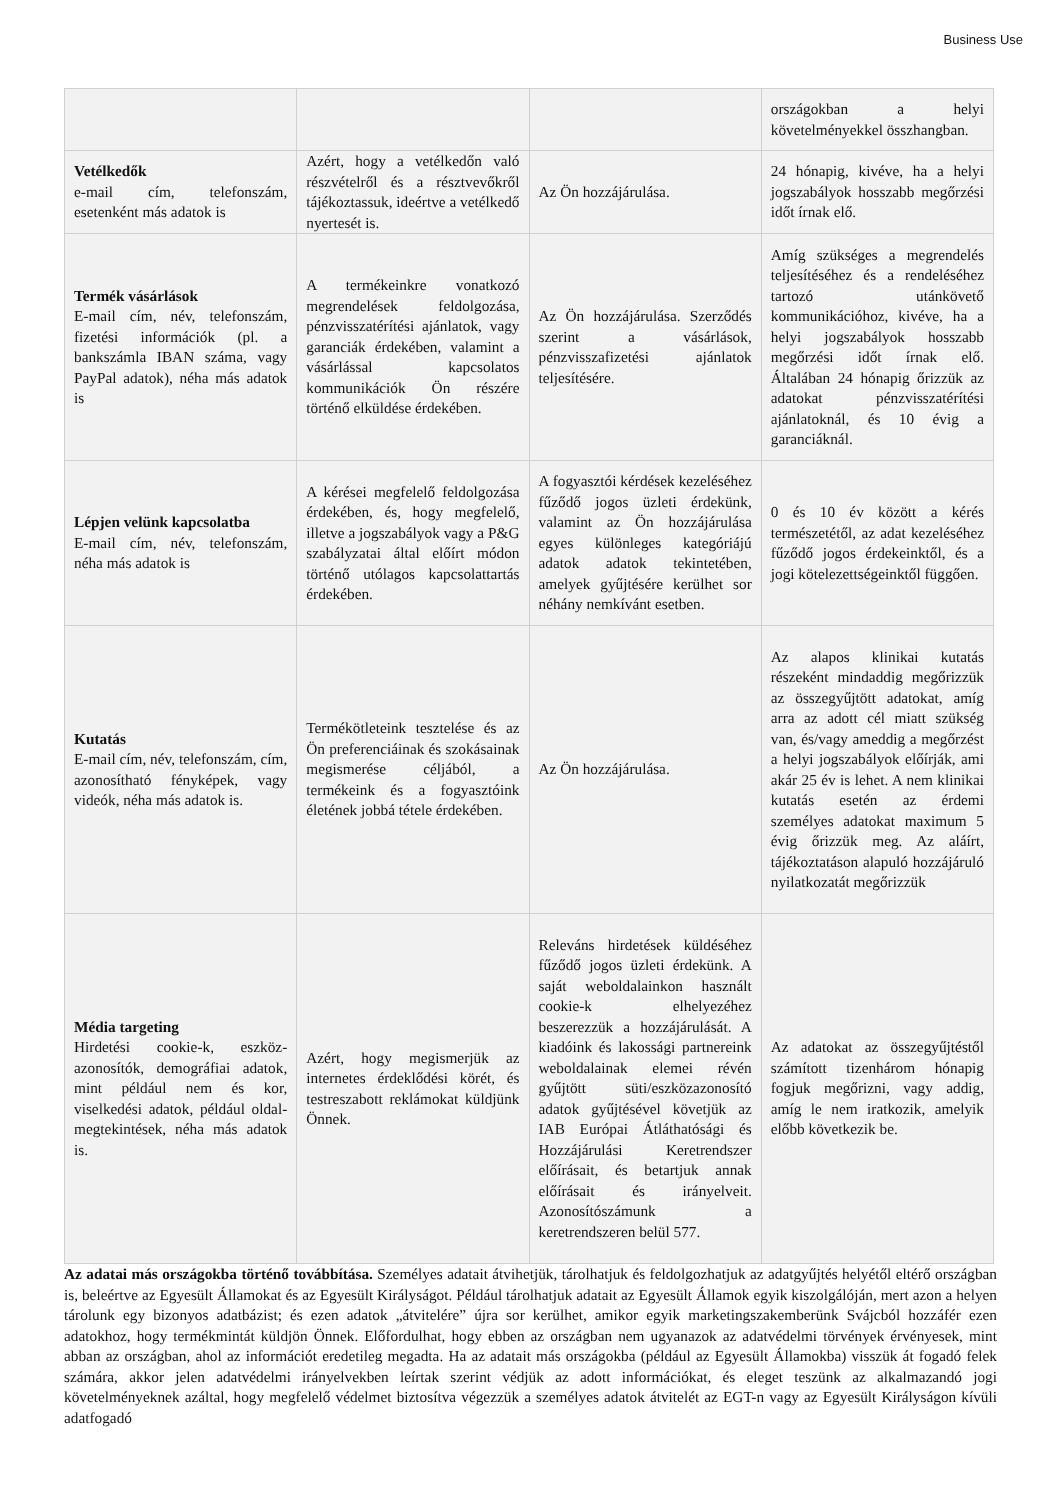Business Use
| | | | országokban a helyi követelményekkel összhangban. |
| Vetélkedők e-mail cím, telefonszám, esetenként más adatok is | Azért, hogy a vetélkedőn való részvételről és a résztvevőkről tájékoztassuk, ideértve a vetélkedő nyertesét is. | Az Ön hozzájárulása. | 24 hónapig, kivéve, ha a helyi jogszabályok hosszabb megőrzési időt írnak elő. |
| Termék vásárlások E-mail cím, név, telefonszám, fizetési információk (pl. a bankszámla IBAN száma, vagy PayPal adatok), néha más adatok is | A termékeinkre vonatkozó megrendelések feldolgozása, pénzvisszatérítési ajánlatok, vagy garanciák érdekében, valamint a vásárlással kapcsolatos kommunikációk Ön részére történő elküldése érdekében. | Az Ön hozzájárulása. Szerződés szerint a vásárlások, pénzvisszafizetési ajánlatok teljesítésére. | Amíg szükséges a megrendelés teljesítéséhez és a rendeléséhez tartozó utánkövető kommunikációhoz, kivéve, ha a helyi jogszabályok hosszabb megőrzési időt írnak elő. Általában 24 hónapig őrizzük az adatokat pénzvisszatérítési ajánlatoknál, és 10 évig a garanciáknál. |
| Lépjen velünk kapcsolatba E-mail cím, név, telefonszám, néha más adatok is | A kérései megfelelő feldolgozása érdekében, és, hogy megfelelő, illetve a jogszabályok vagy a P&G szabályzatai által előírt módon történő utólagos kapcsolattartás érdekében. | A fogyasztói kérdések kezeléséhez fűződő jogos üzleti érdekünk, valamint az Ön hozzájárulása egyes különleges kategóriájú adatok adatok tekintetében, amelyek gyűjtésére kerülhet sor néhány nemkívánt esetben. | 0 és 10 év között a kérés természetétől, az adat kezeléséhez fűződő jogos érdekeinktől, és a jogi kötelezettségeinktől függően. |
| Kutatás E-mail cím, név, telefonszám, cím, azonosítható fényképek, vagy videók, néha más adatok is. | Termékötleteink tesztelése és az Ön preferenciáinak és szokásainak megismerése céljából, a termékeink és a fogyasztóink életének jobbá tétele érdekében. | Az Ön hozzájárulása. | Az alapos klinikai kutatás részeként mindaddig megőrizzük az összegyűjtött adatokat, amíg arra az adott cél miatt szükség van, és/vagy ameddig a megőrzést a helyi jogszabályok előírják, ami akár 25 év is lehet. A nem klinikai kutatás esetén az érdemi személyes adatokat maximum 5 évig őrizzük meg. Az aláírt, tájékoztatáson alapuló hozzájáruló nyilatkozatát megőrizzük |
| Média targeting Hirdetési cookie-k, eszköz-azonosítók, demográfiai adatok, mint például nem és kor, viselkedési adatok, például oldal-megtekintések, néha más adatok is. | Azért, hogy megismerjük az internetes érdeklődési körét, és testreszabott reklámokat küldjünk Önnek. | Releváns hirdetések küldéséhez fűződő jogos üzleti érdekünk. A saját weboldalainkon használt cookie-k elhelyezéhez beszerezzük a hozzájárulását. A kiadóink és lakossági partnereink weboldalainak elemei révén gyűjtött süti/eszközazonosító adatok gyűjtésével követjük az IAB Európai Átláthatósági és Hozzájárulási Keretrendszer előírásait, és betartjuk annak előírásait és irányelveit. Azonosítószámunk a keretrendszeren belül 577. | Az adatokat az összegyűjtéstől számított tizenhárom hónapig fogjuk megőrizni, vagy addig, amíg le nem iratkozik, amelyik előbb következik be. |
Az adatai más országokba történő továbbítása. Személyes adatait átvihetjük, tárolhatjuk és feldolgozhatjuk az adatgyűjtés helyétől eltérő országban is, beleértve az Egyesült Államokat és az Egyesült Királyságot. Például tárolhatjuk adatait az Egyesült Államok egyik kiszolgálóján, mert azon a helyen tárolunk egy bizonyos adatbázist; és ezen adatok „átvitelére” újra sor kerülhet, amikor egyik marketingszakemberünk Svájcból hozzáfér ezen adatokhoz, hogy termékmintát küldjön Önnek. Előfordulhat, hogy ebben az országban nem ugyanazok az adatvédelmi törvények érvényesek, mint abban az országban, ahol az információt eredetileg megadta. Ha az adatait más országokba (például az Egyesült Államokba) visszük át fogadó felek számára, akkor jelen adatvédelmi irányelvekben leírtak szerint védjük az adott információkat, és eleget teszünk az alkalmazandó jogi követelményeknek azáltal, hogy megfelelő védelmet biztosítva végezzük a személyes adatok átvitelét az EGT-n vagy az Egyesült Királyságon kívüli adatfogadó